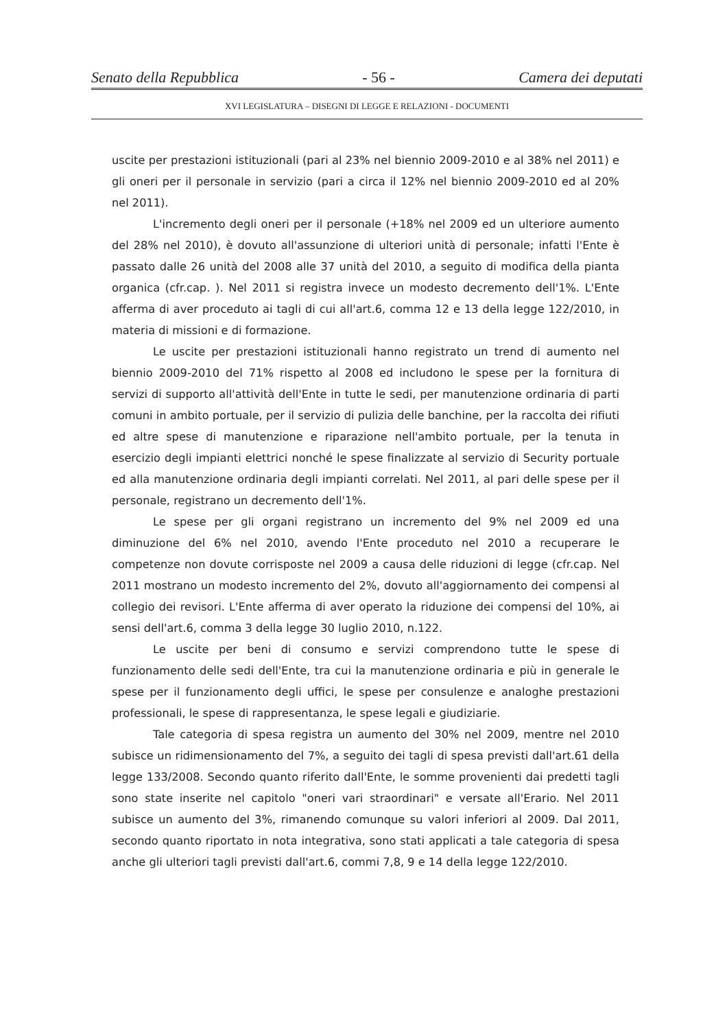Senato della Repubblica - 56 - Camera dei deputati
XVI LEGISLATURA – DISEGNI DI LEGGE E RELAZIONI - DOCUMENTI
uscite per prestazioni istituzionali (pari al 23% nel biennio 2009-2010 e al 38% nel 2011) e gli oneri per il personale in servizio (pari a circa il 12% nel biennio 2009-2010 ed al 20% nel 2011).
L'incremento degli oneri per il personale (+18% nel 2009 ed un ulteriore aumento del 28% nel 2010), è dovuto all'assunzione di ulteriori unità di personale; infatti l'Ente è passato dalle 26 unità del 2008 alle 37 unità del 2010, a seguito di modifica della pianta organica (cfr.cap. ). Nel 2011 si registra invece un modesto decremento dell'1%. L'Ente afferma di aver proceduto ai tagli di cui all'art.6, comma 12 e 13 della legge 122/2010, in materia di missioni e di formazione.
Le uscite per prestazioni istituzionali hanno registrato un trend di aumento nel biennio 2009-2010 del 71% rispetto al 2008 ed includono le spese per la fornitura di servizi di supporto all'attività dell'Ente in tutte le sedi, per manutenzione ordinaria di parti comuni in ambito portuale, per il servizio di pulizia delle banchine, per la raccolta dei rifiuti ed altre spese di manutenzione e riparazione nell'ambito portuale, per la tenuta in esercizio degli impianti elettrici nonché le spese finalizzate al servizio di Security portuale ed alla manutenzione ordinaria degli impianti correlati. Nel 2011, al pari delle spese per il personale, registrano un decremento dell'1%.
Le spese per gli organi registrano un incremento del 9% nel 2009 ed una diminuzione del 6% nel 2010, avendo l'Ente proceduto nel 2010 a recuperare le competenze non dovute corrisposte nel 2009 a causa delle riduzioni di legge (cfr.cap. Nel 2011 mostrano un modesto incremento del 2%, dovuto all'aggiornamento dei compensi al collegio dei revisori. L'Ente afferma di aver operato la riduzione dei compensi del 10%, ai sensi dell'art.6, comma 3 della legge 30 luglio 2010, n.122.
Le uscite per beni di consumo e servizi comprendono tutte le spese di funzionamento delle sedi dell'Ente, tra cui la manutenzione ordinaria e più in generale le spese per il funzionamento degli uffici, le spese per consulenze e analoghe prestazioni professionali, le spese di rappresentanza, le spese legali e giudiziarie.
Tale categoria di spesa registra un aumento del 30% nel 2009, mentre nel 2010 subisce un ridimensionamento del 7%, a seguito dei tagli di spesa previsti dall'art.61 della legge 133/2008. Secondo quanto riferito dall'Ente, le somme provenienti dai predetti tagli sono state inserite nel capitolo "oneri vari straordinari" e versate all'Erario. Nel 2011 subisce un aumento del 3%, rimanendo comunque su valori inferiori al 2009. Dal 2011, secondo quanto riportato in nota integrativa, sono stati applicati a tale categoria di spesa anche gli ulteriori tagli previsti dall'art.6, commi 7,8, 9 e 14 della legge 122/2010.